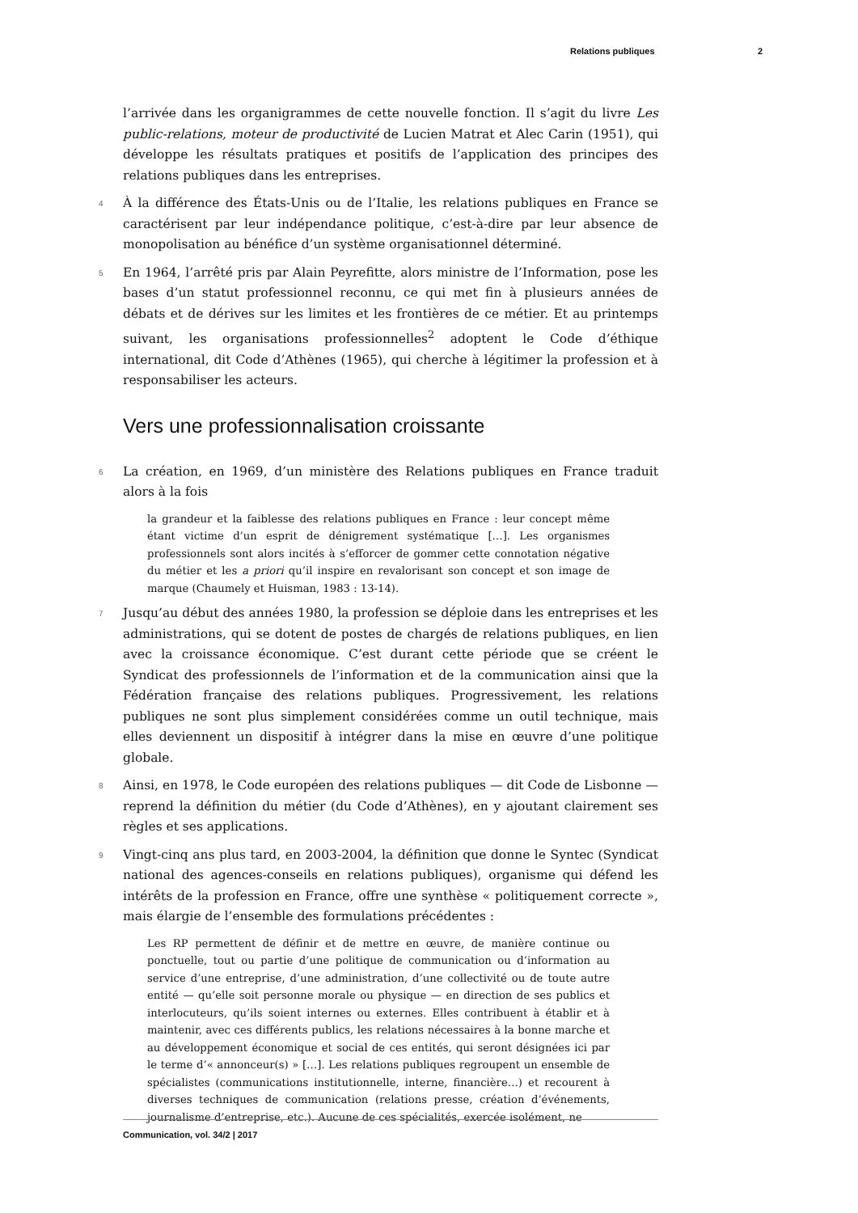Relations publiques 2
l’arrivée dans les organigrammes de cette nouvelle fonction. Il s’agit du livre Les public-relations, moteur de productivité de Lucien Matrat et Alec Carin (1951), qui développe les résultats pratiques et positifs de l’application des principes des relations publiques dans les entreprises.
4 À la différence des États-Unis ou de l’Italie, les relations publiques en France se caractérisent par leur indépendance politique, c’est-à-dire par leur absence de monopolisation au bénéfice d’un système organisationnel déterminé.
5 En 1964, l’arrêté pris par Alain Peyrefitte, alors ministre de l’Information, pose les bases d’un statut professionnel reconnu, ce qui met fin à plusieurs années de débats et de dérives sur les limites et les frontières de ce métier. Et au printemps suivant, les organisations professionnelles<sup>2</sup> adoptent le Code d’éthique international, dit Code d’Athènes (1965), qui cherche à légitimer la profession et à responsabiliser les acteurs.
Vers une professionnalisation croissante
6 La création, en 1969, d’un ministère des Relations publiques en France traduit alors à la fois
la grandeur et la faiblesse des relations publiques en France : leur concept même étant victime d’un esprit de dénigrement systématique […]. Les organismes professionnels sont alors incités à s’efforcer de gommer cette connotation négative du métier et les a priori qu’il inspire en revalorisant son concept et son image de marque (Chaumely et Huisman, 1983 : 13-14).
7 Jusqu’au début des années 1980, la profession se déploie dans les entreprises et les administrations, qui se dotent de postes de chargés de relations publiques, en lien avec la croissance économique. C’est durant cette période que se créent le Syndicat des professionnels de l’information et de la communication ainsi que la Fédération française des relations publiques. Progressivement, les relations publiques ne sont plus simplement considérées comme un outil technique, mais elles deviennent un dispositif à intégrer dans la mise en œuvre d’une politique globale.
8 Ainsi, en 1978, le Code européen des relations publiques — dit Code de Lisbonne — reprend la définition du métier (du Code d’Athènes), en y ajoutant clairement ses règles et ses applications.
9 Vingt-cinq ans plus tard, en 2003-2004, la définition que donne le Syntec (Syndicat national des agences-conseils en relations publiques), organisme qui défend les intérêts de la profession en France, offre une synthèse « politiquement correcte », mais élargie de l’ensemble des formulations précédentes :
Les RP permettent de définir et de mettre en œuvre, de manière continue ou ponctuelle, tout ou partie d’une politique de communication ou d’information au service d’une entreprise, d’une administration, d’une collectivité ou de toute autre entité — qu’elle soit personne morale ou physique — en direction de ses publics et interlocuteurs, qu’ils soient internes ou externes. Elles contribuent à établir et à maintenir, avec ces différents publics, les relations nécessaires à la bonne marche et au développement économique et social de ces entités, qui seront désignées ici par le terme d’« annonceur(s) » […]. Les relations publiques regroupent un ensemble de spécialistes (communications institutionnelle, interne, financière…) et recourent à diverses techniques de communication (relations presse, création d’événements, journalisme d’entreprise, etc.). Aucune de ces spécialités, exercée isolément, ne
Communication, vol. 34/2 | 2017